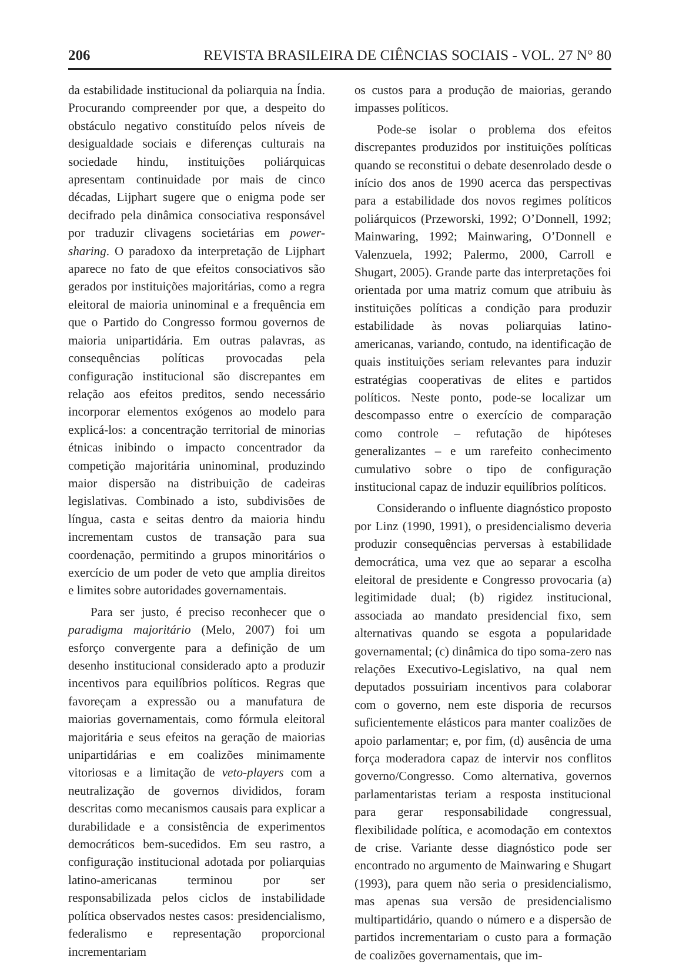206 REVISTA BRASILEIRA DE CIÊNCIAS SOCIAIS - VOL. 27 N° 80
da estabilidade institucional da poliarquia na Índia. Procurando compreender por que, a despeito do obstáculo negativo constituído pelos níveis de desigualdade sociais e diferenças culturais na sociedade hindu, instituições poliárquicas apresentam continuidade por mais de cinco décadas, Lijphart sugere que o enigma pode ser decifrado pela dinâmica consociativa responsável por traduzir clivagens societárias em power-sharing. O paradoxo da interpretação de Lijphart aparece no fato de que efeitos consociativos são gerados por instituições majoritárias, como a regra eleitoral de maioria uninominal e a frequência em que o Partido do Congresso formou governos de maioria unipartidária. Em outras palavras, as consequências políticas provocadas pela configuração institucional são discrepantes em relação aos efeitos preditos, sendo necessário incorporar elementos exógenos ao modelo para explicá-los: a concentração territorial de minorias étnicas inibindo o impacto concentrador da competição majoritária uninominal, produzindo maior dispersão na distribuição de cadeiras legislativas. Combinado a isto, subdivisões de língua, casta e seitas dentro da maioria hindu incrementam custos de transação para sua coordenação, permitindo a grupos minoritários o exercício de um poder de veto que amplia direitos e limites sobre autoridades governamentais.
Para ser justo, é preciso reconhecer que o paradigma majoritário (Melo, 2007) foi um esforço convergente para a definição de um desenho institucional considerado apto a produzir incentivos para equilíbrios políticos. Regras que favoreçam a expressão ou a manufatura de maiorias governamentais, como fórmula eleitoral majoritária e seus efeitos na geração de maiorias unipartidárias e em coalizões minimamente vitoriosas e a limitação de veto-players com a neutralização de governos divididos, foram descritas como mecanismos causais para explicar a durabilidade e a consistência de experimentos democráticos bem-sucedidos. Em seu rastro, a configuração institucional adotada por poliarquias latino-americanas terminou por ser responsabilizada pelos ciclos de instabilidade política observados nestes casos: presidencialismo, federalismo e representação proporcional incrementariam
os custos para a produção de maiorias, gerando impasses políticos.
Pode-se isolar o problema dos efeitos discrepantes produzidos por instituições políticas quando se reconstitui o debate desenrolado desde o início dos anos de 1990 acerca das perspectivas para a estabilidade dos novos regimes políticos poliárquicos (Przeworski, 1992; O’Donnell, 1992; Mainwaring, 1992; Mainwaring, O’Donnell e Valenzuela, 1992; Palermo, 2000, Carroll e Shugart, 2005). Grande parte das interpretações foi orientada por uma matriz comum que atribuiu às instituições políticas a condição para produzir estabilidade às novas poliarquias latino-americanas, variando, contudo, na identificação de quais instituições seriam relevantes para induzir estratégias cooperativas de elites e partidos políticos. Neste ponto, pode-se localizar um descompasso entre o exercício de comparação como controle – refutação de hipóteses generalizantes – e um rarefeito conhecimento cumulativo sobre o tipo de configuração institucional capaz de induzir equilíbrios políticos.
Considerando o influente diagnóstico proposto por Linz (1990, 1991), o presidencialismo deveria produzir consequências perversas à estabilidade democrática, uma vez que ao separar a escolha eleitoral de presidente e Congresso provocaria (a) legitimidade dual; (b) rigidez institucional, associada ao mandato presidencial fixo, sem alternativas quando se esgota a popularidade governamental; (c) dinâmica do tipo soma-zero nas relações Executivo-Legislativo, na qual nem deputados possuiriam incentivos para colaborar com o governo, nem este disporia de recursos suficientemente elásticos para manter coalizões de apoio parlamentar; e, por fim, (d) ausência de uma força moderadora capaz de intervir nos conflitos governo/Congresso. Como alternativa, governos parlamentaristas teriam a resposta institucional para gerar responsabilidade congressual, flexibilidade política, e acomodação em contextos de crise. Variante desse diagnóstico pode ser encontrado no argumento de Mainwaring e Shugart (1993), para quem não seria o presidencialismo, mas apenas sua versão de presidencialismo multipartidário, quando o número e a dispersão de partidos incrementariam o custo para a formação de coalizões governamentais, que im-